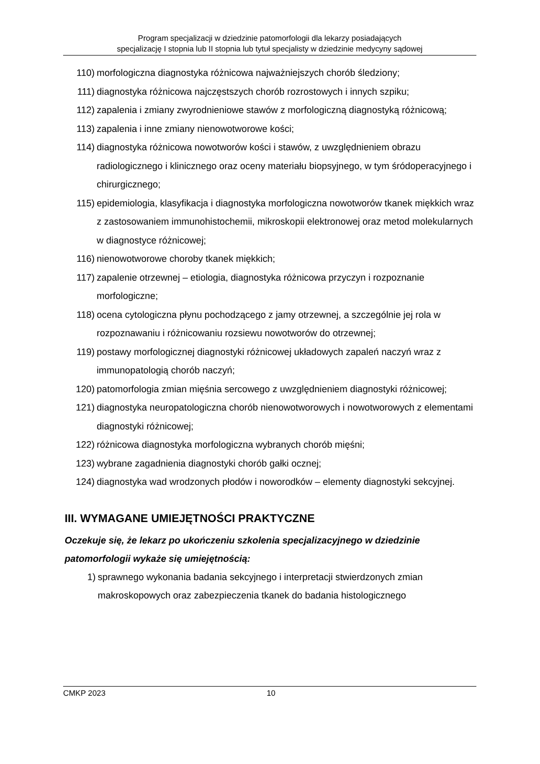Program specjalizacji w dziedzinie patomorfologii dla lekarzy posiadających
specjalizację I stopnia lub II stopnia lub tytuł specjalisty w dziedzinie medycyny sądowej
110) morfologiczna diagnostyka różnicowa najważniejszych chorób śledziony;
111) diagnostyka różnicowa najczęstszych chorób rozrostowych i innych szpiku;
112) zapalenia i zmiany zwyrodnieniowe stawów z morfologiczną diagnostyką różnicową;
113) zapalenia i inne zmiany nienowotworowe kości;
114) diagnostyka różnicowa nowotworów kości i stawów, z uwzględnieniem obrazu radiologicznego i klinicznego oraz oceny materiału biopsyjnego, w tym śródoperacyjnego i chirurgicznego;
115) epidemiologia, klasyfikacja i diagnostyka morfologiczna nowotworów tkanek miękkich wraz z zastosowaniem immunohistochemii, mikroskopii elektronowej oraz metod molekularnych w diagnostyce różnicowej;
116) nienowotworowe choroby tkanek miękkich;
117) zapalenie otrzewnej – etiologia, diagnostyka różnicowa przyczyn i rozpoznanie morfologiczne;
118) ocena cytologiczna płynu pochodzącego z jamy otrzewnej, a szczególnie jej rola w rozpoznawaniu i różnicowaniu rozsiewu nowotworów do otrzewnej;
119) postawy morfologicznej diagnostyki różnicowej układowych zapaleń naczyń wraz z immunopatologią chorób naczyń;
120) patomorfologia zmian mięśnia sercowego z uwzględnieniem diagnostyki różnicowej;
121) diagnostyka neuropatologiczna chorób nienowotworowych i nowotworowych z elementami diagnostyki różnicowej;
122) różnicowa diagnostyka morfologiczna wybranych chorób mięśni;
123) wybrane zagadnienia diagnostyki chorób gałki ocznej;
124) diagnostyka wad wrodzonych płodów i noworodków – elementy diagnostyki sekcyjnej.
III. WYMAGANE UMIEJĘTNOŚCI PRAKTYCZNE
Oczekuje się, że lekarz po ukończeniu szkolenia specjalizacyjnego w dziedzinie patomorfologii wykaże się umiejętnością:
1) sprawnego wykonania badania sekcyjnego i interpretacji stwierdzonych zmian makroskopowych oraz zabezpieczenia tkanek do badania histologicznego
CMKP 2023 10